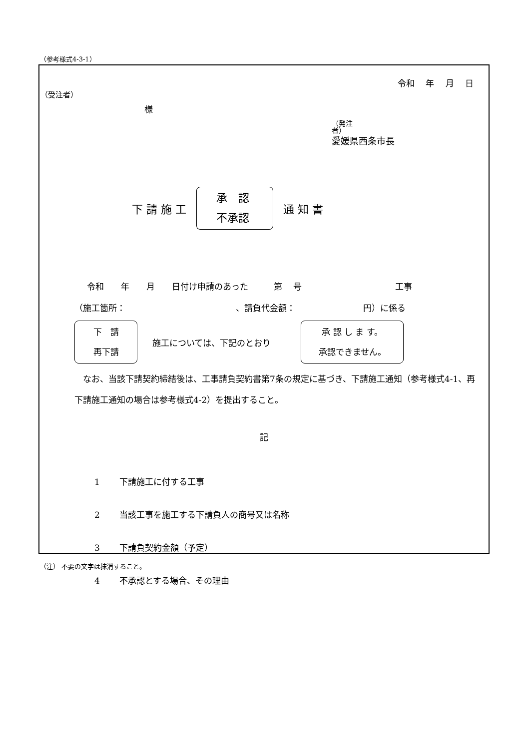（参考様式4-3-1）
令和　 年　 月　 日
（受注者）
様
（発注
者）
愛媛県西条市長
下 請 施 工
承　認
不承認
通 知 書
令和　　年　　月　　日付け申請のあった　　　第　 号　　　　　　　　　　　工事
（施工箇所：　　　　　　　　　　　　　、請負代金額：　　　　　　　　円）に係る
下　請
再下請
施工については、下記のとおり
承 認 し ま す。
承認できません。
　なお、当該下請契約締結後は、工事請負契約書第7条の規定に基づき、下請施工通知（参考様式4-1、再下請施工通知の場合は参考様式4-2）を提出すること。
記
1　　 下請施工に付する工事
2　　 当該工事を施工する下請負人の商号又は名称
3　　 下請負契約金額（予定）
4　　 不承認とする場合、その理由
（注） 不要の文字は抹消すること。